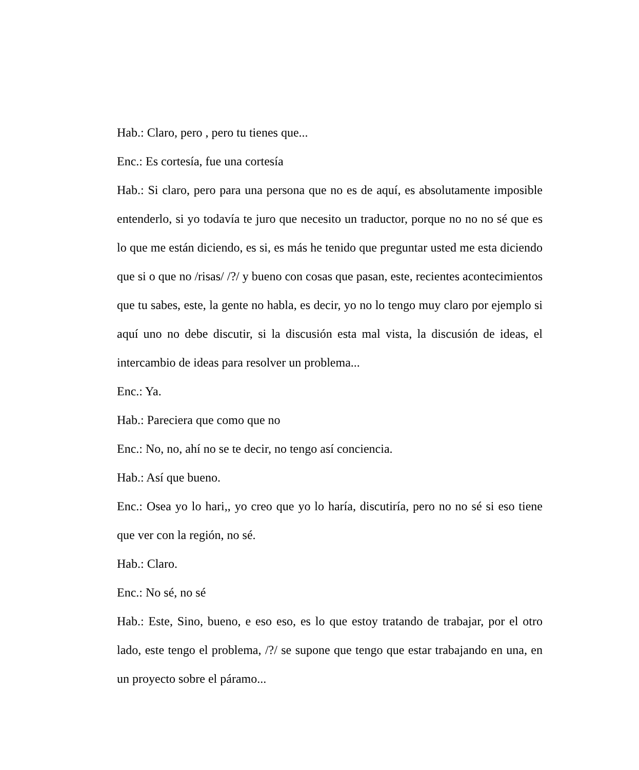Hab.: Claro, pero , pero tu tienes que...
Enc.: Es cortesía, fue una cortesía
Hab.: Si claro, pero para una persona que no es de aquí, es absolutamente imposible entenderlo, si yo todavía te juro que necesito un traductor, porque no no no sé que es lo que me están diciendo, es si, es más he tenido que preguntar usted me esta diciendo que si o que no /risas/ /?/ y bueno con cosas que pasan, este, recientes acontecimientos que tu sabes, este, la gente no habla, es decir, yo no lo tengo muy claro por ejemplo si aquí uno no debe discutir, si la discusión esta mal vista, la discusión de ideas, el intercambio de ideas para resolver un problema...
Enc.: Ya.
Hab.: Pareciera que como que no
Enc.: No, no, ahí no se te decir, no tengo así conciencia.
Hab.: Así que bueno.
Enc.: Osea yo lo hari,, yo creo que yo lo haría, discutiría, pero no no sé si eso tiene que ver con la región, no sé.
Hab.: Claro.
Enc.: No sé, no sé
Hab.: Este, Sino, bueno, e eso eso, es lo que estoy tratando de trabajar, por el otro lado, este tengo el problema, /?/ se supone que tengo que estar trabajando en una, en un proyecto sobre el páramo...